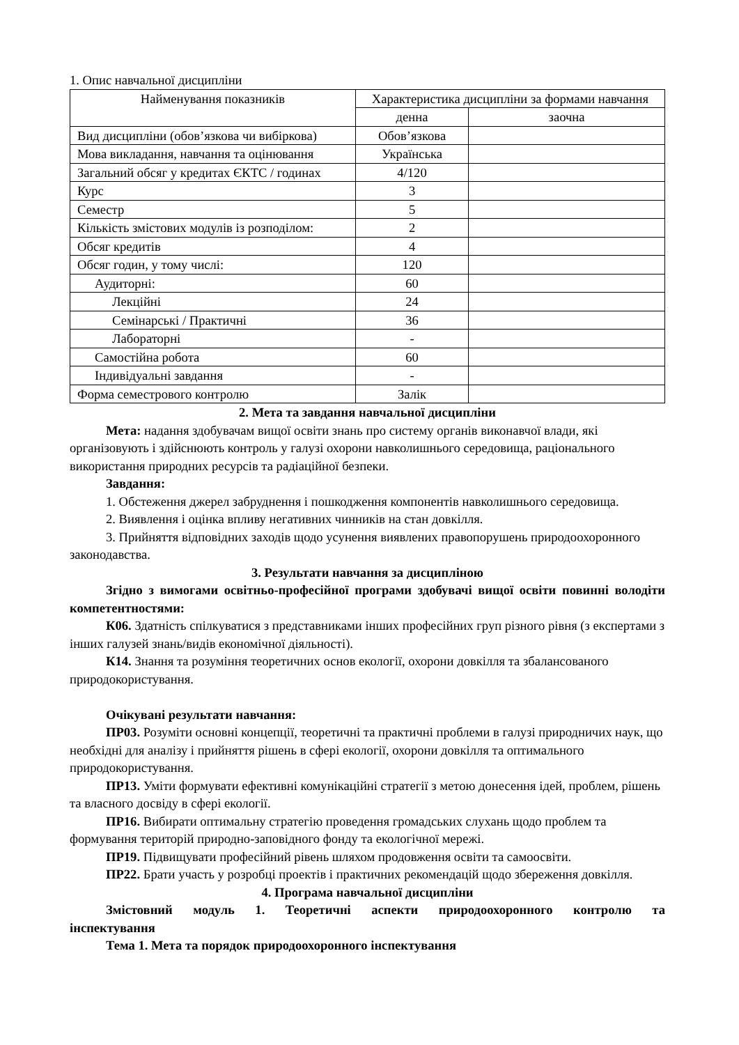1. Опис навчальної дисципліни
| Найменування показників | Характеристика дисципліни за формами навчання | |
| --- | --- | --- |
| | денна | заочна |
| Вид дисципліни (обов’язкова чи вибіркова) | Обов’язкова | |
| Мова викладання, навчання та оцінювання | Українська | |
| Загальний обсяг у кредитах ЄКТС / годинах | 4/120 | |
| Курс | 3 | |
| Семестр | 5 | |
| Кількість змістових модулів із розподілом: | 2 | |
| Обсяг кредитів | 4 | |
| Обсяг годин, у тому числі: | 120 | |
| Аудиторні: | 60 | |
| Лекційні | 24 | |
| Семінарські / Практичні | 36 | |
| Лабораторні | - | |
| Самостійна робота | 60 | |
| Індивідуальні завдання | - | |
| Форма семестрового контролю | Залік | |
2. Мета та завдання навчальної дисципліни
Мета: надання здобувачам вищої освіти знань про систему органів виконавчої влади, які організовують і здійснюють контроль у галузі охорони навколишнього середовища, раціонального використання природних ресурсів та радіаційної безпеки.
Завдання:
1. Обстеження джерел забруднення і пошкодження компонентів навколишнього середовища.
2. Виявлення і оцінка впливу негативних чинників на стан довкілля.
3. Прийняття відповідних заходів щодо усунення виявлених правопорушень природоохоронного законодавства.
3. Результати навчання за дисципліною
Згідно з вимогами освітньо-професійної програми здобувачі вищої освіти повинні володіти компетентностями:
К06. Здатність спілкуватися з представниками інших професійних груп різного рівня (з експертами з інших галузей знань/видів економічної діяльності).
К14. Знання та розуміння теоретичних основ екології, охорони довкілля та збалансованого природокористування.
Очікувані результати навчання:
ПР03. Розуміти основні концепції, теоретичні та практичні проблеми в галузі природничих наук, що необхідні для аналізу і прийняття рішень в сфері екології, охорони довкілля та оптимального природокористування.
ПР13. Уміти формувати ефективні комунікаційні стратегії з метою донесення ідей, проблем, рішень та власного досвіду в сфері екології.
ПР16. Вибирати оптимальну стратегію проведення громадських слухань щодо проблем та формування територій природно-заповідного фонду та екологічної мережі.
ПР19. Підвищувати професійний рівень шляхом продовження освіти та самоосвіти.
ПР22. Брати участь у розробці проектів і практичних рекомендацій щодо збереження довкілля.
4. Програма навчальної дисципліни
Змістовний модуль 1. Теоретичні аспекти природоохоронного контролю та інспектування
Тема 1. Мета та порядок природоохоронного інспектування